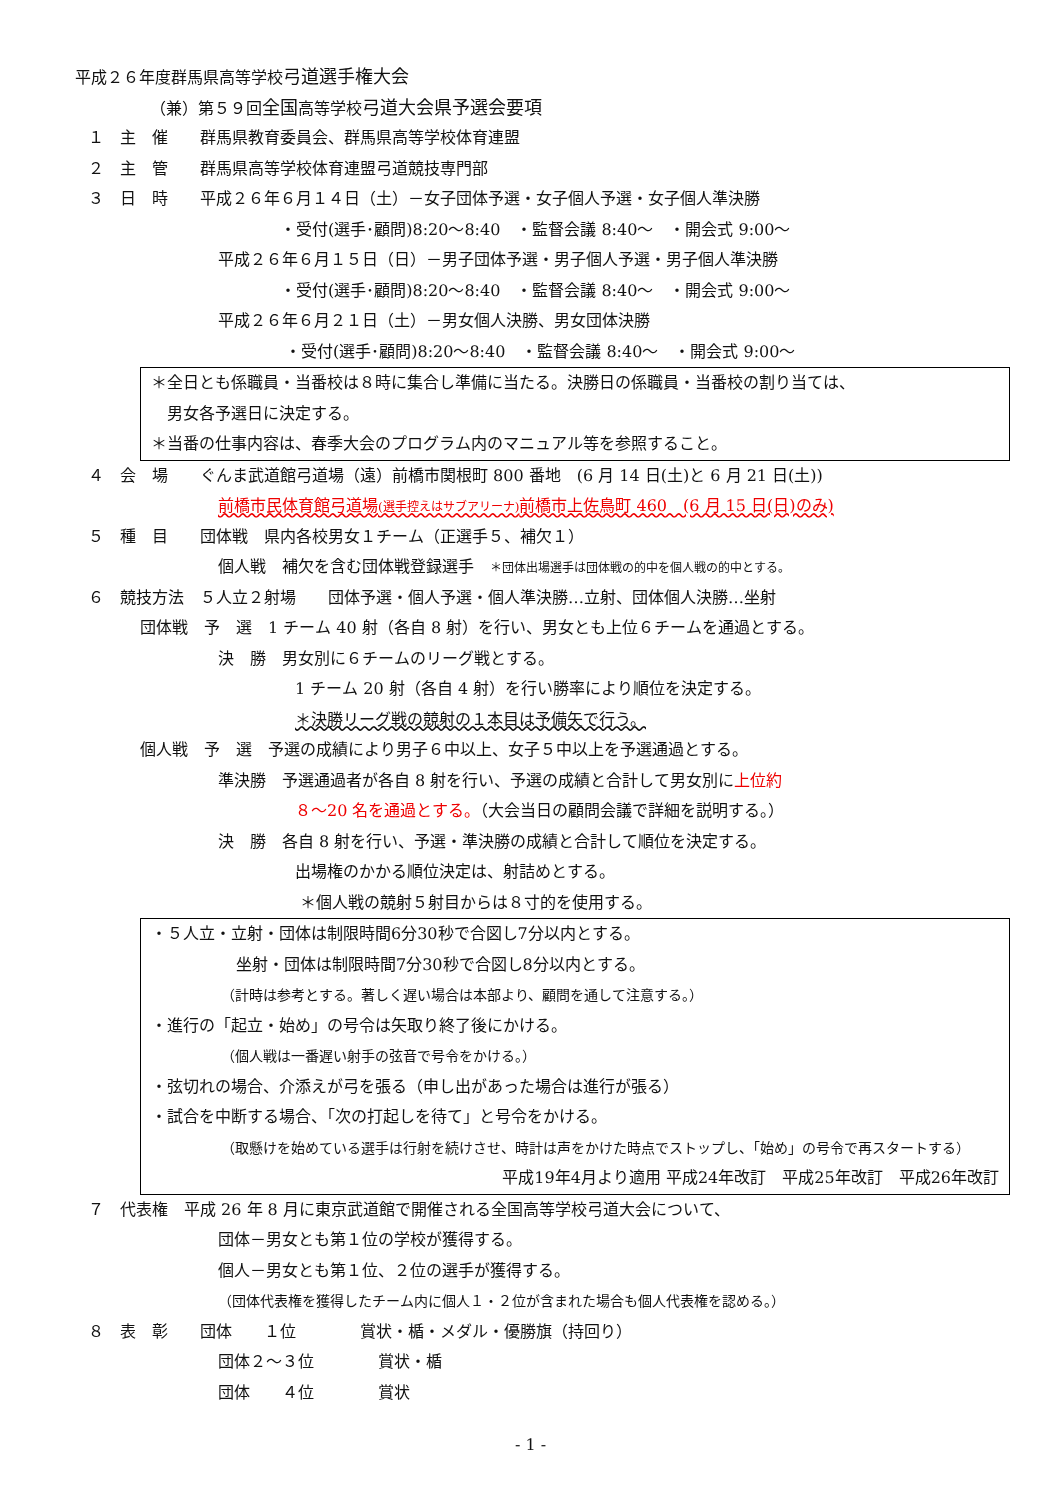平成２６年度群馬県高等学校弓道選手権大会
（兼）第５９回全国高等学校弓道大会県予選会要項
１　主　催　　群馬県教育委員会、群馬県高等学校体育連盟
２　主　管　　群馬県高等学校体育連盟弓道競技専門部
３　日　時　　平成２６年６月１４日（土）－女子団体予選・女子個人予選・女子個人準決勝
・受付(選手･顧問)8:20～8:40　・監督会議 8:40～　・開会式 9:00～
平成２６年６月１５日（日）－男子団体予選・男子個人予選・男子個人準決勝
・受付(選手･顧問)8:20～8:40　・監督会議 8:40～　・開会式 9:00～
平成２６年６月２１日（土）－男女個人決勝、男女団体決勝
・受付(選手･顧問)8:20～8:40　・監督会議 8:40～　・開会式 9:00～
＊全日とも係職員・当番校は８時に集合し準備に当たる。決勝日の係職員・当番校の割り当ては、
　男女各予選日に決定する。
＊当番の仕事内容は、春季大会のプログラム内のマニュアル等を参照すること。
４　会　場　　ぐんま武道館弓道場（遠）前橋市関根町 800 番地　(6 月 14 日(土)と 6 月 21 日(土))
前橋市民体育館弓道場(選手控えはサブアリーナ) 前橋市上佐鳥町 460　(6 月 15 日(日)のみ)
５　種　目　　団体戦　県内各校男女１チーム（正選手５、補欠１）
個人戦　補欠を含む団体戦登録選手　＊団体出場選手は団体戦の的中を個人戦の的中とする。
６　競技方法　５人立２射場　　団体予選・個人予選・個人準決勝…立射、団体個人決勝…坐射
団体戦　予　選　1 チーム 40 射（各自 8 射）を行い、男女とも上位６チームを通過とする。
決　勝　男女別に６チームのリーグ戦とする。
1 チーム 20 射（各自 4 射）を行い勝率により順位を決定する。
＊決勝リーグ戦の競射の１本目は予備矢で行う。
個人戦　予　選　予選の成績により男子６中以上、女子５中以上を予選通過とする。
準決勝　予選通過者が各自 8 射を行い、予選の成績と合計して男女別に上位約
８～20 名を通過とする。（大会当日の顧問会議で詳細を説明する。）
決　勝　各自 8 射を行い、予選・準決勝の成績と合計して順位を決定する。
出場権のかかる順位決定は、射詰めとする。
＊個人戦の競射５射目からは８寸的を使用する。
・５人立・立射・団体は制限時間6分30秒で合図し7分以内とする。
坐射・団体は制限時間7分30秒で合図し8分以内とする。
（計時は参考とする。著しく遅い場合は本部より、顧問を通して注意する。）
・進行の「起立・始め」の号令は矢取り終了後にかける。
（個人戦は一番遅い射手の弦音で号令をかける。）
・弦切れの場合、介添えが弓を張る（申し出があった場合は進行が張る）
・試合を中断する場合、「次の打起しを待て」と号令をかける。
（取懸けを始めている選手は行射を続けさせ、時計は声をかけた時点でストップし、「始め」の号令で再スタートする）
平成19年4月より適用 平成24年改訂　平成25年改訂　平成26年改訂
７　代表権　平成 26 年 8 月に東京武道館で開催される全国高等学校弓道大会について、
団体－男女とも第１位の学校が獲得する。
個人－男女とも第１位、２位の選手が獲得する。
（団体代表権を獲得したチーム内に個人１・２位が含まれた場合も個人代表権を認める。）
８　表　彰　　団体　　１位　　　　賞状・楯・メダル・優勝旗（持回り）
団体２～３位　　　　賞状・楯
団体　　４位　　　　賞状
- 1 -